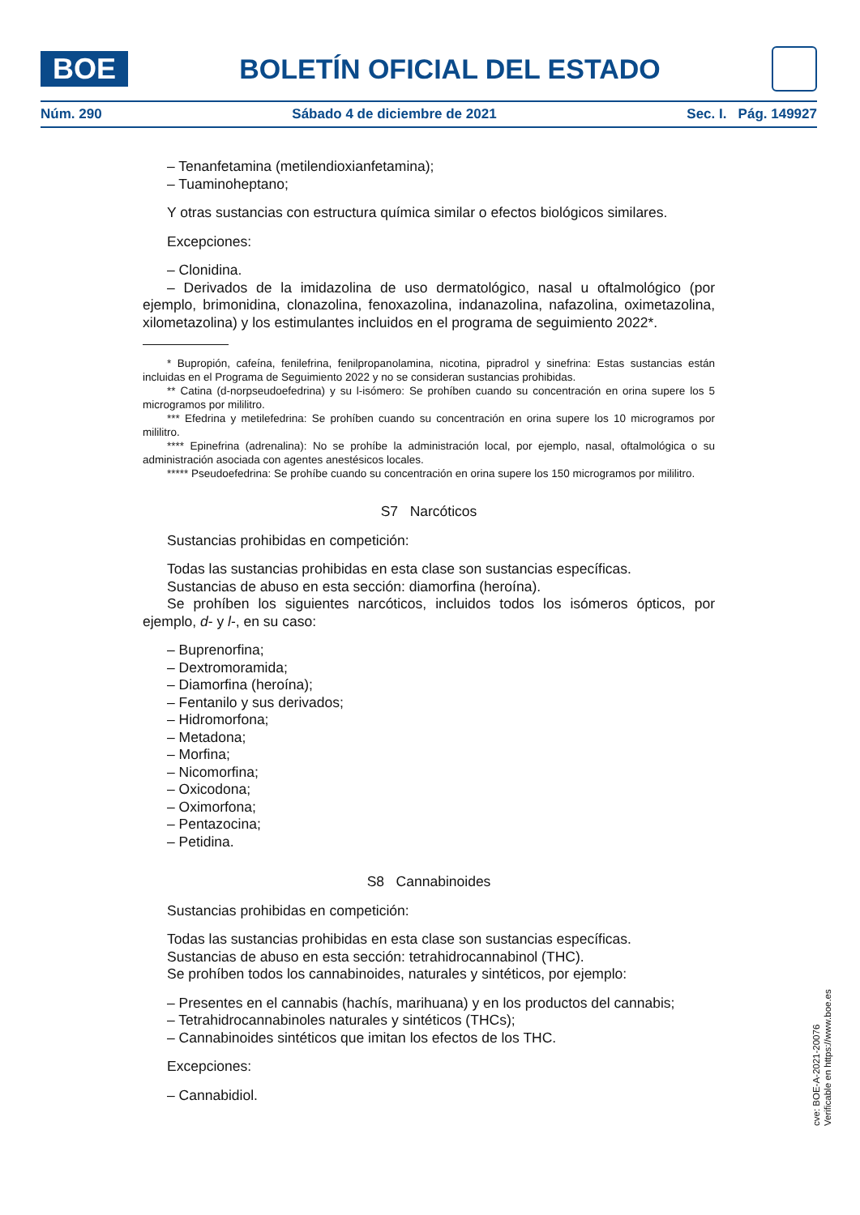BOE
BOLETÍN OFICIAL DEL ESTADO
Núm. 290 Sábado 4 de diciembre de 2021 Sec. I. Pág. 149927
– Tenanfetamina (metilendioxianfetamina);
– Tuaminoheptano;
Y otras sustancias con estructura química similar o efectos biológicos similares.
Excepciones:
– Clonidina.
– Derivados de la imidazolina de uso dermatológico, nasal u oftalmológico (por ejemplo, brimonidina, clonazolina, fenoxazolina, indanazolina, nafazolina, oximetazolina, xilometazolina) y los estimulantes incluidos en el programa de seguimiento 2022*.
* Bupropión, cafeína, fenilefrina, fenilpropanolamina, nicotina, pipradrol y sinefrina: Estas sustancias están incluidas en el Programa de Seguimiento 2022 y no se consideran sustancias prohibidas.
** Catina (d-norpseudoefedrina) y su l-isómero: Se prohíben cuando su concentración en orina supere los 5 microgramos por mililitro.
*** Efedrina y metilefedrina: Se prohíben cuando su concentración en orina supere los 10 microgramos por mililitro.
**** Epinefrina (adrenalina): No se prohíbe la administración local, por ejemplo, nasal, oftalmológica o su administración asociada con agentes anestésicos locales.
***** Pseudoefedrina: Se prohíbe cuando su concentración en orina supere los 150 microgramos por mililitro.
S7 Narcóticos
Sustancias prohibidas en competición:
Todas las sustancias prohibidas en esta clase son sustancias específicas.
Sustancias de abuso en esta sección: diamorfina (heroína).
Se prohíben los siguientes narcóticos, incluidos todos los isómeros ópticos, por ejemplo, d- y l-, en su caso:
– Buprenorfina;
– Dextromoramida;
– Diamorfina (heroína);
– Fentanilo y sus derivados;
– Hidromorfona;
– Metadona;
– Morfina;
– Nicomorfina;
– Oxicodona;
– Oximorfona;
– Pentazocina;
– Petidina.
S8 Cannabinoides
Sustancias prohibidas en competición:
Todas las sustancias prohibidas en esta clase son sustancias específicas.
Sustancias de abuso en esta sección: tetrahidrocannabinol (THC).
Se prohíben todos los cannabinoides, naturales y sintéticos, por ejemplo:
– Presentes en el cannabis (hachís, marihuana) y en los productos del cannabis;
– Tetrahidrocannabinoles naturales y sintéticos (THCs);
– Cannabinoides sintéticos que imitan los efectos de los THC.
Excepciones:
– Cannabidiol.
cve: BOE-A-2021-20076
Verificable en https://www.boe.es